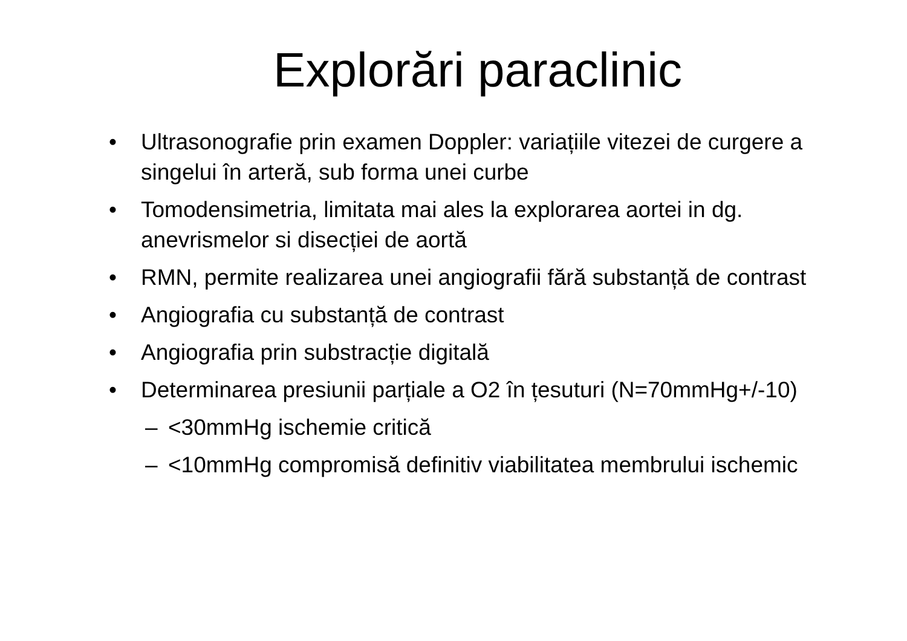Explorări paraclinic
• Ultrasonografie prin examen Doppler: variațiile vitezei de curgere a singelui în arteră, sub forma unei curbe
• Tomodensimetria, limitata mai ales la explorarea aortei in dg. anevrismelor si disecției de aortă
• RMN, permite realizarea unei angiografii fără substanță de contrast
• Angiografia cu substanță de contrast
• Angiografia prin substracție digitală
• Determinarea presiunii parțiale a O2 în țesuturi (N=70mmHg+/-10)
– <30mmHg ischemie critică
– <10mmHg compromisă definitiv viabilitatea membrului ischemic